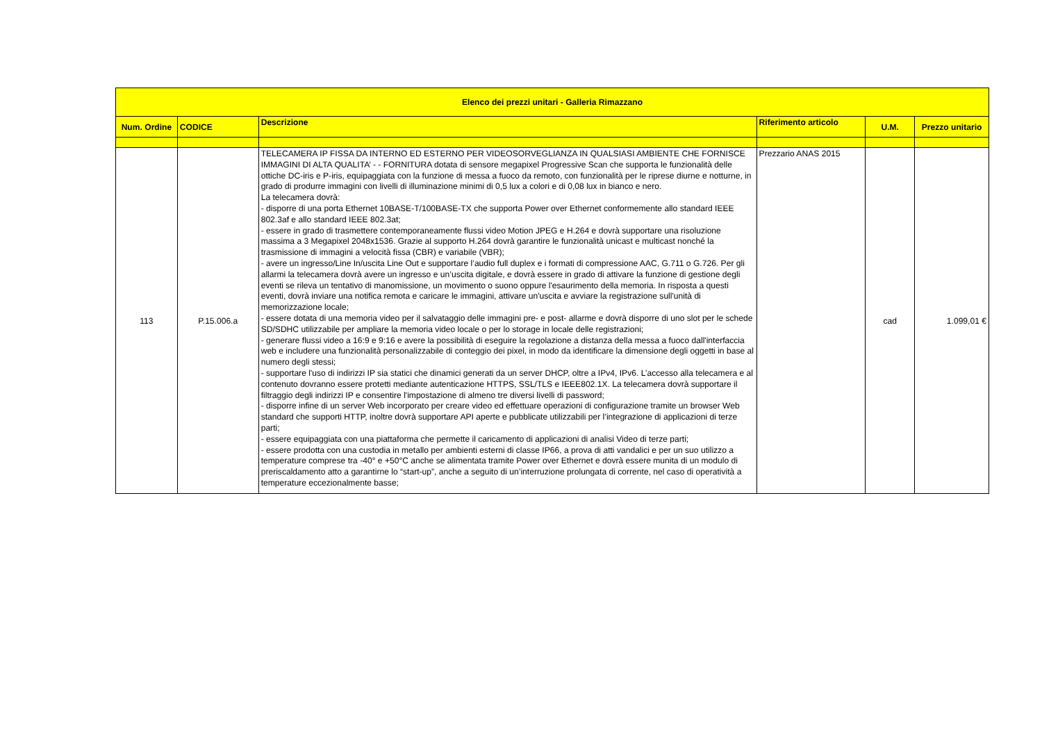| Elenco dei prezzi unitari - Galleria Rimazzano | | | | | |
| --- | --- | --- | --- | --- | --- |
| Num. Ordine | CODICE | Descrizione | Riferimento articolo | U.M. | Prezzo unitario |
| 113 | P.15.006.a | TELECAMERA IP FISSA DA INTERNO ED ESTERNO PER VIDEOSORVEGLIANZA IN QUALSIASI AMBIENTE CHE FORNISCE IMMAGINI DI ALTA QUALITA’ - - FORNITURA dotata di sensore megapixel Progressive Scan che supporta le funzionalità delle ottiche DC-iris e P-iris, equipaggiata con la funzione di messa a fuoco da remoto, con funzionalità per le riprese diurne e notturne, in grado di produrre immagini con livelli di illuminazione minimi di 0,5 lux a colori e di 0,08 lux in bianco e nero. La telecamera dovrà: - disporre di una porta Ethernet 10BASE-T/100BASE-TX che supporta Power over Ethernet conformemente allo standard IEEE 802.3af e allo standard IEEE 802.3at; - essere in grado di trasmettere contemporaneamente flussi video Motion JPEG e H.264 e dovrà supportare una risoluzione massima a 3 Megapixel 2048x1536. Grazie al supporto H.264 dovrà garantire le funzionalità unicast e multicast nonché la trasmissione di immagini a velocità fissa (CBR) e variabile (VBR); - avere un ingresso/Line In/uscita Line Out e supportare l’audio full duplex e i formati di compressione AAC, G.711 o G.726. Per gli allarmi la telecamera dovrà avere un ingresso e un’uscita digitale, e dovrà essere in grado di attivare la funzione di gestione degli eventi se rileva un tentativo di manomissione, un movimento o suono oppure l'esaurimento della memoria. In risposta a questi eventi, dovrà inviare una notifica remota e caricare le immagini, attivare un'uscita e avviare la registrazione sull'unità di memorizzazione locale; - essere dotata di una memoria video per il salvataggio delle immagini pre- e post- allarme e dovrà disporre di uno slot per le schede SD/SDHC utilizzabile per ampliare la memoria video locale o per lo storage in locale delle registrazioni; - generare flussi video a 16:9 e 9:16 e avere la possibilità di eseguire la regolazione a distanza della messa a fuoco dall'interfaccia web e includere una funzionalità personalizzabile di conteggio dei pixel, in modo da identificare la dimensione degli oggetti in base al numero degli stessi; - supportare l'uso di indirizzi IP sia statici che dinamici generati da un server DHCP, oltre a IPv4, IPv6. L’accesso alla telecamera e al contenuto dovranno essere protetti mediante autenticazione HTTPS, SSL/TLS e IEEE802.1X. La telecamera dovrà supportare il filtraggio degli indirizzi IP e consentire l'impostazione di almeno tre diversi livelli di password; - disporre infine di un server Web incorporato per creare video ed effettuare operazioni di configurazione tramite un browser Web standard che supporti HTTP, inoltre dovrà supportare API aperte e pubblicate utilizzabili per l’integrazione di applicazioni di terze parti; - essere equipaggiata con una piattaforma che permette il caricamento di applicazioni di analisi Video di terze parti; - essere prodotta con una custodia in metallo per ambienti esterni di classe IP66, a prova di atti vandalici e per un suo utilizzo a temperature comprese tra -40° e +50°C anche se alimentata tramite Power over Ethernet e dovrà essere munita di un modulo di preriscaldamento atto a garantirne lo “start-up”, anche a seguito di un’interruzione prolungata di corrente, nel caso di operatività a temperature eccezionalmente basse; | Prezzario ANAS 2015 | cad | 1.099,01 € |